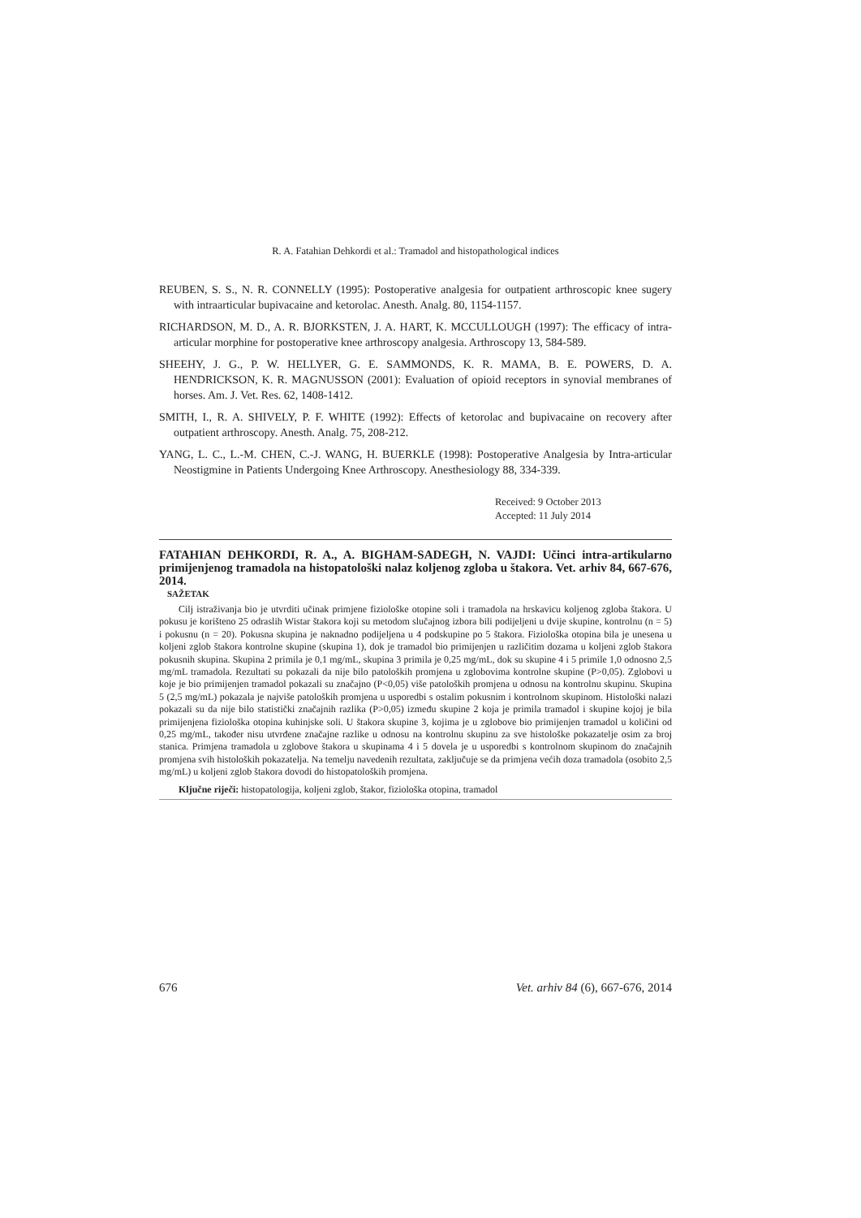R. A. Fatahian Dehkordi et al.: Tramadol and histopathological indices
REUBEN, S. S., N. R. CONNELLY (1995): Postoperative analgesia for outpatient arthroscopic knee sugery with intraarticular bupivacaine and ketorolac. Anesth. Analg. 80, 1154-1157.
RICHARDSON, M. D., A. R. BJORKSTEN, J. A. HART, K. MCCULLOUGH (1997): The efficacy of intra-articular morphine for postoperative knee arthroscopy analgesia. Arthroscopy 13, 584-589.
SHEEHY, J. G., P. W. HELLYER, G. E. SAMMONDS, K. R. MAMA, B. E. POWERS, D. A. HENDRICKSON, K. R. MAGNUSSON (2001): Evaluation of opioid receptors in synovial membranes of horses. Am. J. Vet. Res. 62, 1408-1412.
SMITH, I., R. A. SHIVELY, P. F. WHITE (1992): Effects of ketorolac and bupivacaine on recovery after outpatient arthroscopy. Anesth. Analg. 75, 208-212.
YANG, L. C., L.-M. CHEN, C.-J. WANG, H. BUERKLE (1998): Postoperative Analgesia by Intra-articular Neostigmine in Patients Undergoing Knee Arthroscopy. Anesthesiology 88, 334-339.
Received: 9 October 2013
Accepted: 11 July 2014
FATAHIAN DEHKORDI, R. A., A. BIGHAM-SADEGH, N. VAJDI: Učinci intra-artikularno primijenjenog tramadola na histopatološki nalaz koljenog zgloba u štakora. Vet. arhiv 84, 667-676, 2014.
SAŽETAK
Cilj istraživanja bio je utvrditi učinak primjene fiziološke otopine soli i tramadola na hrskavicu koljenog zgloba štakora. U pokusu je korišteno 25 odraslih Wistar štakora koji su metodom slučajnog izbora bili podijeljeni u dvije skupine, kontrolnu (n = 5) i pokusnu (n = 20). Pokusna skupina je naknadno podijeljena u 4 podskupine po 5 štakora. Fiziološka otopina bila je unesena u koljeni zglob štakora kontrolne skupine (skupina 1), dok je tramadol bio primijenjen u različitim dozama u koljeni zglob štakora pokusnih skupina. Skupina 2 primila je 0,1 mg/mL, skupina 3 primila je 0,25 mg/mL, dok su skupine 4 i 5 primile 1,0 odnosno 2,5 mg/mL tramadola. Rezultati su pokazali da nije bilo patoloških promjena u zglobovima kontrolne skupine (P>0,05). Zglobovi u koje je bio primijenjen tramadol pokazali su značajno (P<0,05) više patoloških promjena u odnosu na kontrolnu skupinu. Skupina 5 (2,5 mg/mL) pokazala je najviše patoloških promjena u usporedbi s ostalim pokusnim i kontrolnom skupinom. Histološki nalazi pokazali su da nije bilo statistički značajnih razlika (P>0,05) između skupine 2 koja je primila tramadol i skupine kojoj je bila primijenjena fiziološka otopina kuhinjske soli. U štakora skupine 3, kojima je u zglobove bio primijenjen tramadol u količini od 0,25 mg/mL, također nisu utvrđene značajne razlike u odnosu na kontrolnu skupinu za sve histološke pokazatelje osim za broj stanica. Primjena tramadola u zglobove štakora u skupinama 4 i 5 dovela je u usporedbi s kontrolnom skupinom do značajnih promjena svih histoloških pokazatelja. Na temelju navedenih rezultata, zaključuje se da primjena većih doza tramadola (osobito 2,5 mg/mL) u koljeni zglob štakora dovodi do histopatoloških promjena.
Ključne riječi: histopatologija, koljeni zglob, štakor, fiziološka otopina, tramadol
676 Vet. arhiv 84 (6), 667-676, 2014